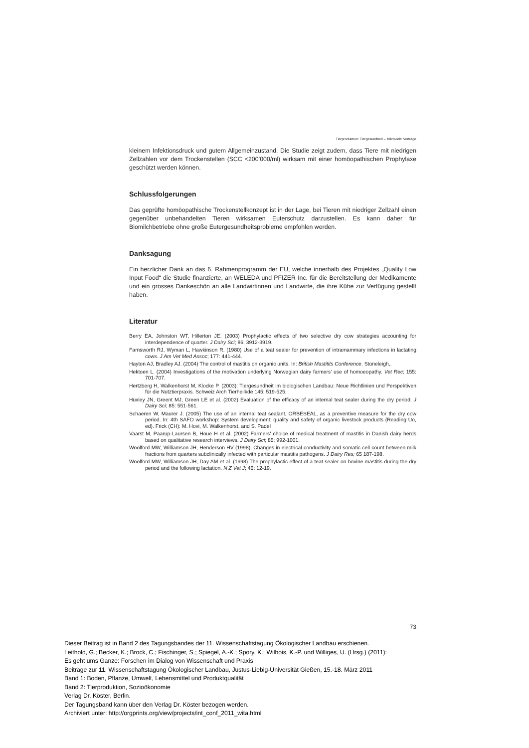Tierproduktion: Tiergesundheit – Milchvieh: Vorträge
kleinem Infektionsdruck und gutem Allgemeinzustand. Die Studie zeigt zudem, dass Tiere mit niedrigen Zellzahlen vor dem Trockenstellen (SCC <200’000/ml) wirksam mit einer homöopathischen Prophylaxe geschützt werden können.
Schlussfolgerungen
Das geprüfte homöopathische Trockenstellkonzept ist in der Lage, bei Tieren mit niedriger Zellzahl einen gegenüber unbehandelten Tieren wirksamen Euterschutz darzustellen. Es kann daher für Biomilchbetriebe ohne große Eutergesundheitsprobleme empfohlen werden.
Danksagung
Ein herzlicher Dank an das 6. Rahmenprogramm der EU, welche innerhalb des Projektes „Quality Low Input Food“ die Studie finanzierte, an WELEDA und PFIZER Inc. für die Bereitstellung der Medikamente und ein grosses Dankeschön an alle Landwirtinnen und Landwirte, die ihre Kühe zur Verfügung gestellt haben.
Literatur
Berry EA, Johnston WT, Hillerton JE. (2003) Prophylactic effects of two selective dry cow strategies accounting for interdependence of quarter. J Dairy Sci; 86: 3912-3919.
Farnsworth RJ, Wyman L, Hawkinson R. (1980) Use of a teat sealer for prevention of intramammary infections in lactating cows. J Am Vet Med Assoc; 177: 441-444.
Hayton AJ, Bradley AJ. (2004) The control of mastitis on organic units. In: British Mastitits Conference. Stoneleigh,.
Hektoen L. (2004) Investigations of the motivation underlying Norwegian dairy farmers’ use of homoeopathy. Vet Rec; 155: 701-707.
Hertzberg H, Walkenhorst M, Klocke P. (2003): Tiergesundheit im biologischen Landbau: Neue Richtlinien und Perspektiven für die Nutztierpraxis. Schweiz Arch Tierheilkde 145: 519-525.
Huxley JN, Greent MJ, Green LE et al. (2002) Evaluation of the efficacy of an internal teat sealer during the dry period. J Dairy Sci; 85: 551-561.
Schaeren W, Maurer J. (2005) The use of an internal teat sealant, ORBESEAL, as a preventive measure for the dry cow period. In: 4th SAFO workshop: System development: quality and safety of organic livestock products (Reading Uo, ed). Frick (CH): M. Hovi, M. Walkenhorst, and S. Padel
Vaarst M, Paarup-Laursen B, Houe H et al. (2002) Farmers‘ choice of medical treatment of mastitis in Danish dairy herds based on qualitative research interviews. J Dairy Sci; 85: 992-1001.
Woolford MW, Williamson JH, Henderson HV (1998). Changes in electrical conductivity and somatic cell count between milk fractions from quarters subclinically infected with particular mastitis pathogens. J Dairy Res; 65 187-198.
Woolford MW, Williamson JH, Day AM et al. (1998) The prophylactic effect of a teat sealer on bovine mastitis during the dry period and the following lactation. N Z Vet J; 46: 12-19.
73
Dieser Beitrag ist in Band 2 des Tagungsbandes der 11. Wissenschaftstagung Ökologischer Landbau erschienen.
Leithold, G.; Becker, K.; Brock, C.; Fischinger, S.; Spiegel, A.-K.; Spory, K.; Wilbois, K.-P. und Williges, U. (Hrsg.) (2011):
Es geht ums Ganze: Forschen im Dialog von Wissenschaft und Praxis
Beiträge zur 11. Wissenschaftstagung Ökologischer Landbau, Justus-Liebig-Universität Gießen, 15.-18. März 2011
Band 1: Boden, Pflanze, Umwelt, Lebensmittel und Produktqualität
Band 2: Tierproduktion, Sozioökonomie
Verlag Dr. Köster, Berlin.
Der Tagungsband kann über den Verlag Dr. Köster bezogen werden.
Archiviert unter: http://orgprints.org/view/projects/int_conf_2011_wita.html